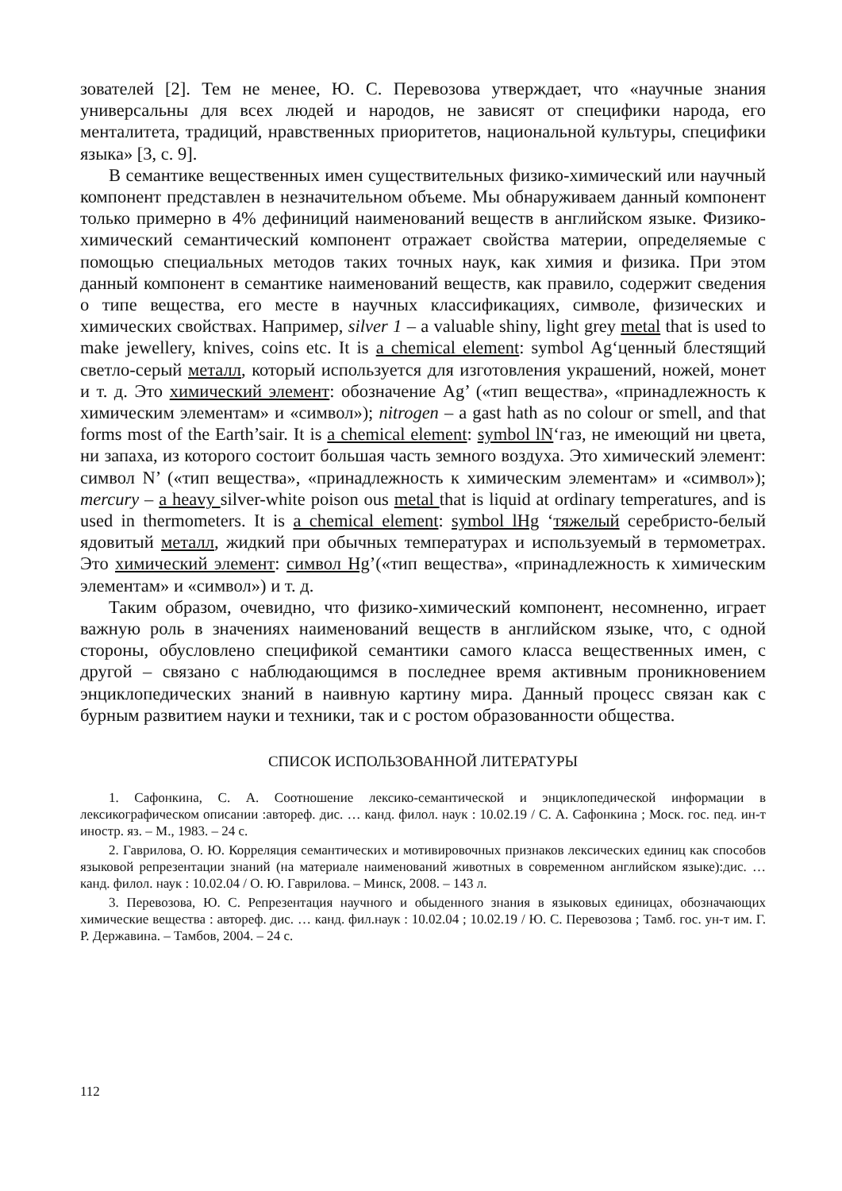зователей [2]. Тем не менее, Ю. С. Перевозова утверждает, что «научные знания универсальны для всех людей и народов, не зависят от специфики народа, его менталитета, традиций, нравственных приоритетов, национальной культуры, специфики языка» [3, с. 9].
В семантике вещественных имен существительных физико-химический или научный компонент представлен в незначительном объеме. Мы обнаруживаем данный компонент только примерно в 4% дефиниций наименований веществ в английском языке. Физико-химический семантический компонент отражает свойства материи, определяемые с помощью специальных методов таких точных наук, как химия и физика. При этом данный компонент в семантике наименований веществ, как правило, содержит сведения о типе вещества, его месте в научных классификациях, символе, физических и химических свойствах. Например, silver 1 – a valuable shiny, light grey metal that is used to make jewellery, knives, coins etc. It is a chemical element: symbol Ag‘ценный блестящий светло-серый металл, который используется для изготовления украшений, ножей, монет и т. д. Это химический элемент: обозначение Ag’ («тип вещества», «принадлежность к химическим элементам» и «символ»); nitrogen – a gast hath as no colour or smell, and that forms most of the Earth’sair. It is a chemical element: symbol lN‘газ, не имеющий ни цвета, ни запаха, из которого состоит большая часть земного воздуха. Это химический элемент: символ N’ («тип вещества», «принадлежность к химическим элементам» и «символ»); mercury – a heavy silver-white poison ous metal that is liquid at ordinary temperatures, and is used in thermometers. It is a chemical element: symbol lHg ‘тяжелый серебристо-белый ядовитый металл, жидкий при обычных температурах и используемый в термометрах. Это химический элемент: символ Hg’(«тип вещества», «принадлежность к химическим элементам» и «символ») и т. д.
Таким образом, очевидно, что физико-химический компонент, несомненно, играет важную роль в значениях наименований веществ в английском языке, что, с одной стороны, обусловлено спецификой семантики самого класса вещественных имен, с другой – связано с наблюдающимся в последнее время активным проникновением энциклопедических знаний в наивную картину мира. Данный процесс связан как с бурным развитием науки и техники, так и с ростом образованности общества.
СПИСОК ИСПОЛЬЗОВАННОЙ ЛИТЕРАТУРЫ
1. Сафонкина, С. А. Соотношение лексико-семантической и энциклопедической информации в лексикографическом описании :автореф. дис. … канд. филол. наук : 10.02.19 / С. А. Сафонкина ; Моск. гос. пед. ин-т иностр. яз. – М., 1983. – 24 с.
2. Гаврилова, О. Ю. Корреляция семантических и мотивировочных признаков лексических единиц как способов языковой репрезентации знаний (на материале наименований животных в современном английском языке):дис. … канд. филол. наук : 10.02.04 / О. Ю. Гаврилова. – Минск, 2008. – 143 л.
3. Перевозова, Ю. С. Репрезентация научного и обыденного знания в языковых единицах, обозначающих химические вещества : автореф. дис. … канд. фил.наук : 10.02.04 ; 10.02.19 / Ю. С. Перевозова ; Тамб. гос. ун-т им. Г. Р. Державина. – Тамбов, 2004. – 24 с.
112